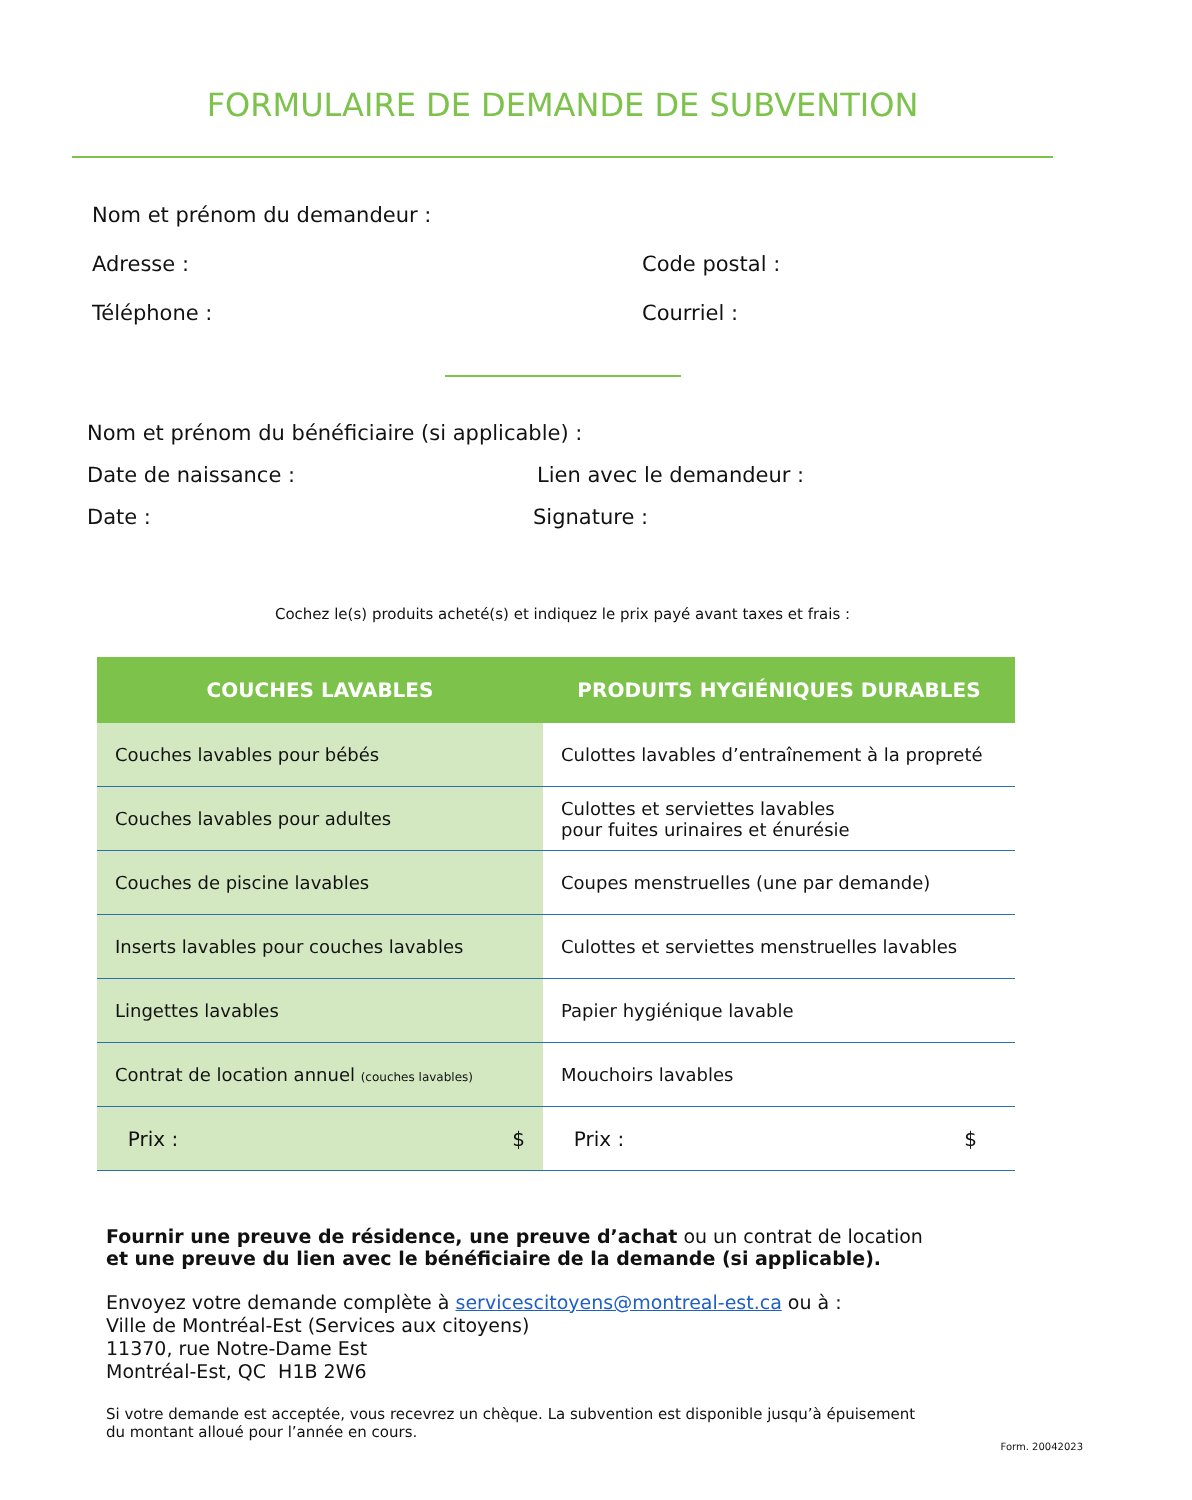FORMULAIRE DE DEMANDE DE SUBVENTION
Nom et prénom du demandeur :
Adresse : Code postal :
Téléphone : Courriel :
Nom et prénom du bénéficiaire (si applicable) :
Date de naissance : Lien avec le demandeur :
Date : Signature :
Cochez le(s) produits acheté(s) et indiquez le prix payé avant taxes et frais :
| COUCHES LAVABLES | PRODUITS HYGIÉNIQUES DURABLES |
| --- | --- |
| Couches lavables pour bébés | Culottes lavables d’entraînement à la propreté |
| Couches lavables pour adultes | Culottes et serviettes lavables pour fuites urinaires et énurésie |
| Couches de piscine lavables | Coupes menstruelles (une par demande) |
| Inserts lavables pour couches lavables | Culottes et serviettes menstruelles lavables |
| Lingettes lavables | Papier hygiénique lavable |
| Contrat de location annuel (couches lavables) | Mouchoirs lavables |
| Prix : $ | Prix : $ |
Fournir une preuve de résidence, une preuve d’achat ou un contrat de location
et une preuve du lien avec le bénéficiaire de la demande (si applicable).
Envoyez votre demande complète à servicescitoyens@montreal-est.ca ou à :
Ville de Montréal-Est (Services aux citoyens)
11370, rue Notre-Dame Est
Montréal-Est, QC H1B 2W6
Si votre demande est acceptée, vous recevrez un chèque. La subvention est disponible jusqu’à épuisement
du montant alloué pour l’année en cours.
Form. 20042023